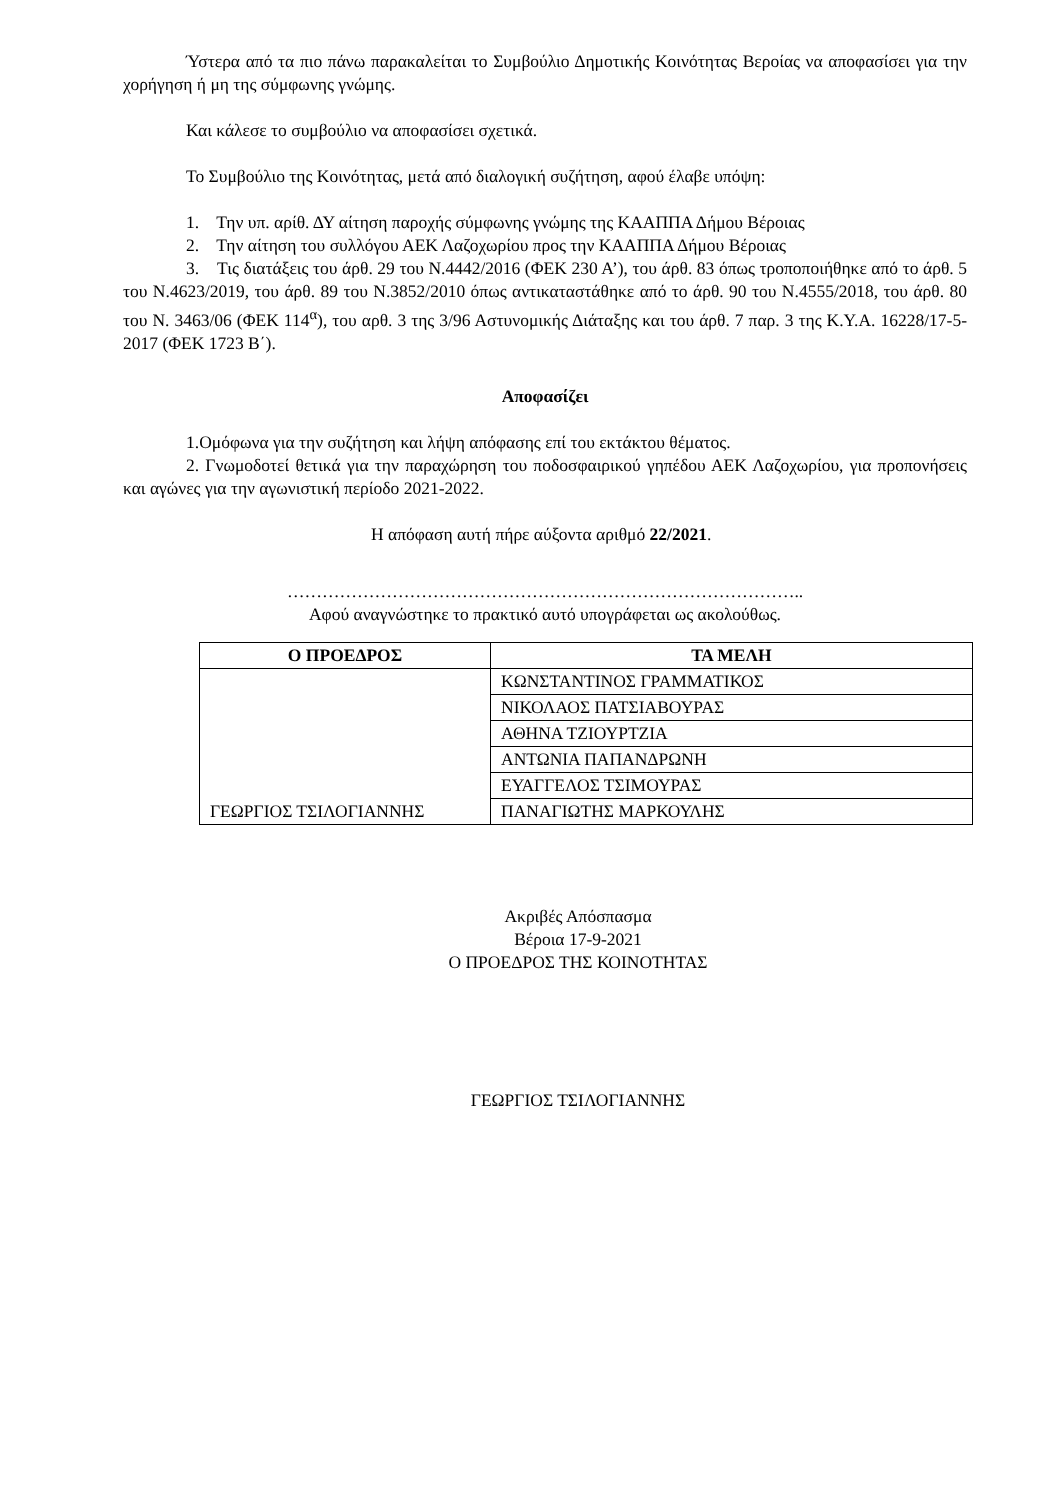Ύστερα από τα πιο πάνω παρακαλείται το Συμβούλιο Δημοτικής Κοινότητας Βεροίας να αποφασίσει για την χορήγηση ή μη της σύμφωνης γνώμης.
Και κάλεσε το συμβούλιο να αποφασίσει σχετικά.
Το Συμβούλιο της Κοινότητας, μετά από διαλογική συζήτηση, αφού έλαβε υπόψη:
1. Την υπ. αρίθ. ΔΥ αίτηση παροχής σύμφωνης γνώμης της ΚΑΑΠΠΑ Δήμου Βέροιας
2. Την αίτηση του συλλόγου ΑΕΚ Λαζοχωρίου προς την ΚΑΑΠΠΑ Δήμου Βέροιας
3. Τις διατάξεις του άρθ. 29 του Ν.4442/2016 (ΦΕΚ 230 Α’), του άρθ. 83 όπως τροποποιήθηκε από το άρθ. 5 του Ν.4623/2019, του άρθ. 89 του Ν.3852/2010 όπως αντικαταστάθηκε από το άρθ. 90 του Ν.4555/2018, του άρθ. 80 του Ν. 3463/06 (ΦΕΚ 114<sup>α</sup>), του αρθ. 3 της 3/96 Αστυνομικής Διάταξης και του άρθ. 7 παρ. 3 της Κ.Υ.Α. 16228/17-5-2017 (ΦΕΚ 1723 Β΄).
Αποφασίζει
1.Ομόφωνα για την συζήτηση και λήψη απόφασης επί του εκτάκτου θέματος.
2. Γνωμοδοτεί θετικά για την παραχώρηση του ποδοσφαιρικού γηπέδου ΑΕΚ Λαζοχωρίου, για προπονήσεις και αγώνες για την αγωνιστική περίοδο 2021-2022.
Η απόφαση αυτή πήρε αύξοντα αριθμό 22/2021.
……………………………………………………………………………..
Αφού αναγνώστηκε το πρακτικό αυτό υπογράφεται ως ακολούθως.
| Ο ΠΡΟΕΔΡΟΣ | ΤΑ ΜΕΛΗ |
| --- | --- |
| ΓΕΩΡΓΙΟΣ ΤΣΙΛΟΓΙΑΝΝΗΣ | ΚΩΝΣΤΑΝΤΙΝΟΣ ΓΡΑΜΜΑΤΙΚΟΣ |
| | ΝΙΚΟΛΑΟΣ ΠΑΤΣΙΑΒΟΥΡΑΣ |
| | ΑΘΗΝΑ ΤΖΙΟΥΡΤΖΙΑ |
| | ΑΝΤΩΝΙΑ ΠΑΠΑΝΔΡΩΝΗ |
| | ΕΥΑΓΓΕΛΟΣ ΤΣΙΜΟΥΡΑΣ |
| | ΠΑΝΑΓΙΩΤΗΣ ΜΑΡΚΟΥΛΗΣ |
Ακριβές Απόσπασμα
Βέροια 17-9-2021
Ο ΠΡΟΕΔΡΟΣ ΤΗΣ ΚΟΙΝΟΤΗΤΑΣ
ΓΕΩΡΓΙΟΣ ΤΣΙΛΟΓΙΑΝΝΗΣ